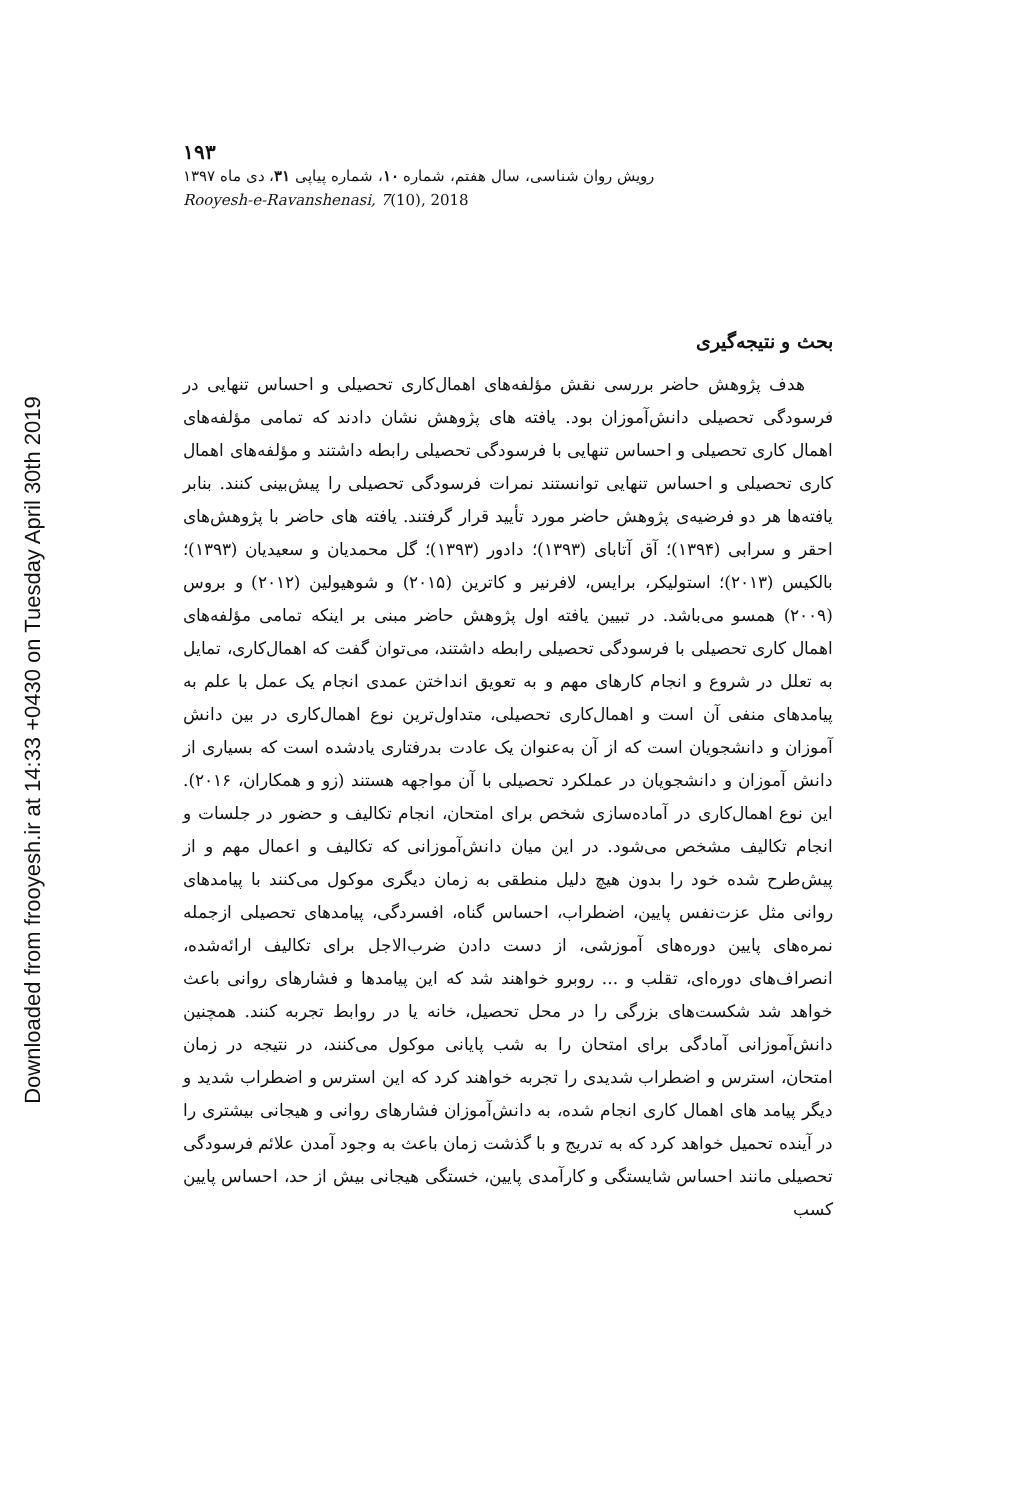Downloaded from frooyesh.ir at 14:33 +0430 on Tuesday April 30th 2019
۱۹۳
رویش روان شناسی، سال هفتم، شماره ۱۰، شماره پیاپی ۳۱، دی ماه ۱۳۹۷
Rooyesh-e-Ravanshenasi, 7(10), 2018
بحث و نتیجه‌گیری
هدف پژوهش حاضر بررسی نقش مؤلفه‌های اهمال‌کاری تحصیلی و احساس تنهایی در فرسودگی تحصیلی دانش‌آموزان بود. یافته های پژوهش نشان دادند که تمامی مؤلفه‌های اهمال کاری تحصیلی و احساس تنهایی با فرسودگی تحصیلی رابطه داشتند و مؤلفه‌های اهمال کاری تحصیلی و احساس تنهایی توانستند نمرات فرسودگی تحصیلی را پیش‌بینی کنند. بنابر یافته‌ها هر دو فرضیه‌ی پژوهش حاضر مورد تأیید قرار گرفتند. یافته های حاضر با پژوهش‌های احقر و سرابی (۱۳۹۴)؛ آق آتابای (۱۳۹۳)؛ دادور (۱۳۹۳)؛ گل محمدیان و سعیدیان (۱۳۹۳)؛ بالکیس (۲۰۱۳)؛ استولیکر، برایس، لافرنیر و کاترین (۲۰۱۵) و شوهیولین (۲۰۱۲) و بروس (۲۰۰۹) همسو می‌باشد. در تبیین یافته اول پژوهش حاضر مبنی بر اینکه تمامی مؤلفه‌های اهمال کاری تحصیلی با فرسودگی تحصیلی رابطه داشتند، می‌توان گفت که اهمال‌کاری، تمایل به تعلل در شروع و انجام کارهای مهم و به تعویق انداختن عمدی انجام یک عمل با علم به پیامدهای منفی آن است و اهمال‌کاری تحصیلی، متداول‌ترین نوع اهمال‌کاری در بین دانش آموزان و دانشجویان است که از آن به‌عنوان یک عادت بدرفتاری یادشده است که بسیاری از دانش آموزان و دانشجویان در عملکرد تحصیلی با آن مواجهه هستند (زو و همکاران، ۲۰۱۶). این نوع اهمال‌کاری در آماده‌سازی شخص برای امتحان، انجام تکالیف و حضور در جلسات و انجام تکالیف مشخص می‌شود. در این میان دانش‌آموزانی که تکالیف و اعمال مهم و از پیش‌طرح شده خود را بدون هیچ دلیل منطقی به زمان دیگری موکول می‌کنند با پیامدهای روانی مثل عزت‌نفس پایین، اضطراب، احساس گناه، افسردگی، پیامدهای تحصیلی ازجمله نمره‌های پایین دوره‌های آموزشی، از دست دادن ضرب‌الاجل برای تکالیف ارائه‌شده، انصراف‌های دوره‌ای، تقلب و ... روبرو خواهند شد که این پیامدها و فشارهای روانی باعث خواهد شد شکست‌های بزرگی را در محل تحصیل، خانه یا در روابط تجربه کنند. همچنین دانش‌آموزانی آمادگی برای امتحان را به شب پایانی موکول می‌کنند، در نتیجه در زمان امتحان، استرس و اضطراب شدیدی را تجربه خواهند کرد که این استرس و اضطراب شدید و دیگر پیامد های اهمال کاری انجام شده، به دانش‌آموزان فشارهای روانی و هیجانی بیشتری را در آینده تحمیل خواهد کرد که به تدریج و با گذشت زمان باعث به وجود آمدن علائم فرسودگی تحصیلی مانند احساس شایستگی و کارآمدی پایین، خستگی هیجانی بیش از حد، احساس پایین کسب